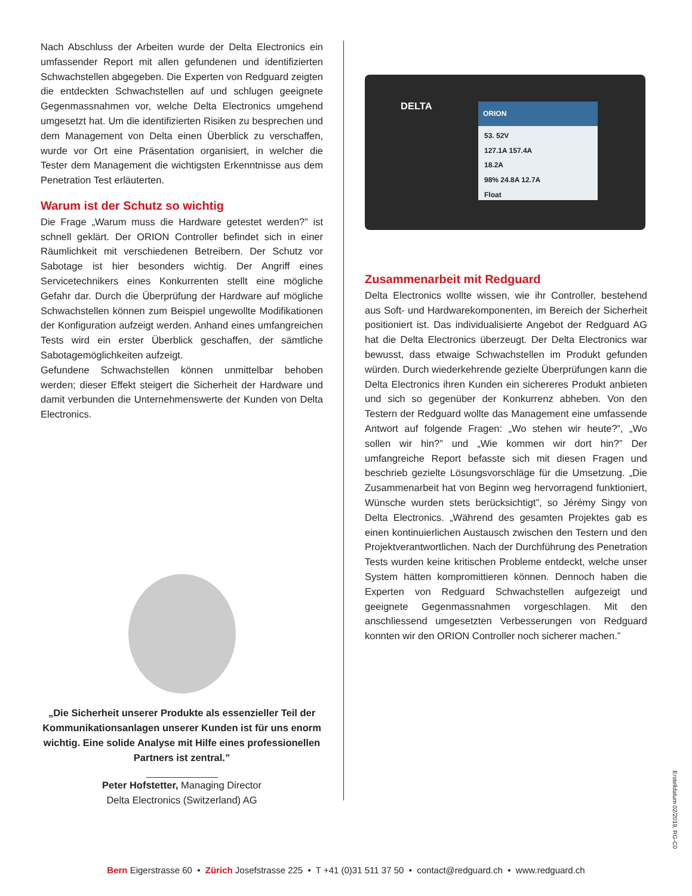Nach Abschluss der Arbeiten wurde der Delta Electronics ein umfassender Report mit allen gefundenen und identifizierten Schwachstellen abgegeben. Die Experten von Redguard zeigten die entdeckten Schwachstellen auf und schlugen geeignete Gegenmassnahmen vor, welche Delta Electronics umgehend umgesetzt hat. Um die identifizierten Risiken zu besprechen und dem Management von Delta einen Überblick zu verschaffen, wurde vor Ort eine Präsentation organisiert, in welcher die Tester dem Management die wichtigsten Erkenntnisse aus dem Penetration Test erläuterten.
Warum ist der Schutz so wichtig
Die Frage „Warum muss die Hardware getestet werden?” ist schnell geklärt. Der ORION Controller befindet sich in einer Räumlichkeit mit verschiedenen Betreibern. Der Schutz vor Sabotage ist hier besonders wichtig. Der Angriff eines Servicetechnikers eines Konkurrenten stellt eine mögliche Gefahr dar. Durch die Überprüfung der Hardware auf mögliche Schwachstellen können zum Beispiel ungewollte Modifikationen der Konfiguration aufzeigt werden. Anhand eines umfangreichen Tests wird ein erster Überblick geschaffen, der sämtliche Sabotagemöglichkeiten aufzeigt.
Gefundene Schwachstellen können unmittelbar behoben werden; dieser Effekt steigert die Sicherheit der Hardware und damit verbunden die Unternehmenswerte der Kunden von Delta Electronics.
„Die Sicherheit unserer Produkte als essenzieller Teil der Kommunikationsanlagen unserer Kunden ist für uns enorm wichtig. Eine solide Analyse mit Hilfe eines professionellen Partners ist zentral.”
Peter Hofstetter, Managing Director
Delta Electronics (Switzerland) AG
DELTA
ORION
53. 52V
127.1A 157.4A
18.2A
98% 24.8A 12.7A
Float
Zusammenarbeit mit Redguard
Delta Electronics wollte wissen, wie ihr Controller, bestehend aus Soft- und Hardwarekomponenten, im Bereich der Sicherheit positioniert ist. Das individualisierte Angebot der Redguard AG hat die Delta Electronics überzeugt. Der Delta Electronics war bewusst, dass etwaige Schwachstellen im Produkt gefunden würden. Durch wiederkehrende gezielte Überprüfungen kann die Delta Electronics ihren Kunden ein sichereres Produkt anbieten und sich so gegenüber der Konkurrenz abheben. Von den Testern der Redguard wollte das Management eine umfassende Antwort auf folgende Fragen: „Wo stehen wir heute?”, „Wo sollen wir hin?” und „Wie kommen wir dort hin?” Der umfangreiche Report befasste sich mit diesen Fragen und beschrieb gezielte Lösungsvorschläge für die Umsetzung. „Die Zusammenarbeit hat von Beginn weg hervorragend funktioniert, Wünsche wurden stets berücksichtigt”, so Jérémy Singy von Delta Electronics. „Während des gesamten Projektes gab es einen kontinuierlichen Austausch zwischen den Testern und den Projektverantwortlichen. Nach der Durchführung des Penetration Tests wurden keine kritischen Probleme entdeckt, welche unser System hätten kompromittieren können. Dennoch haben die Experten von Redguard Schwachstellen aufgezeigt und geeignete Gegenmassnahmen vorgeschlagen. Mit den anschliessend umgesetzten Verbesserungen von Redguard konnten wir den ORION Controller noch sicherer machen.”
Erstelldatum 02/2019, RG-C0
Bern Eigerstrasse 60 • Zürich Josefstrasse 225 • T +41 (0)31 511 37 50 • contact@redguard.ch • www.redguard.ch